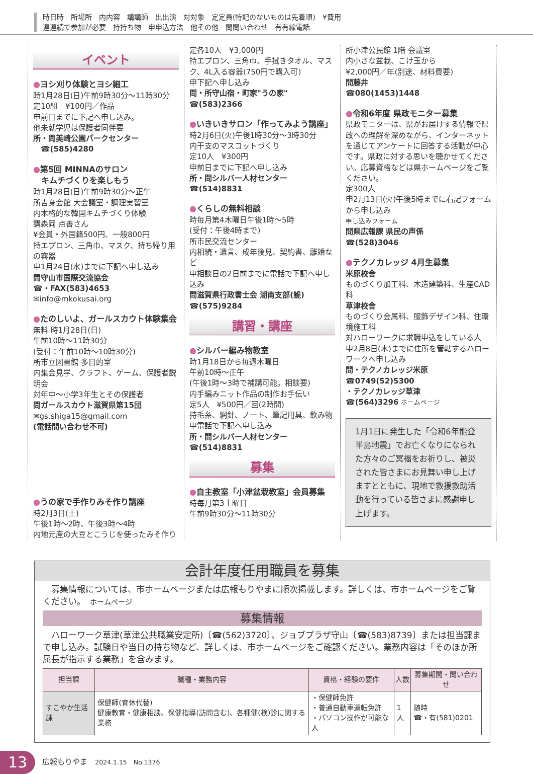時日時　所場所　内内容　講講師　出出演　対対象　定定員(特記のないものは先着順)　¥費用
連連続で参加が必要　持持ち物　申申込方法　他その他　問問い合わせ　有有線電話
イベント
●ヨシ刈り体験とヨシ細工
時1月28日(日)午前9時30分～11時30分
定10組　¥100円／作品
申前日までに下記へ申し込み。
他未就学児は保護者同伴要
所・問美崎公園パークセンター
　☎(585)4280
●第5回 MINNAのサロン
　キムチづくりを楽しもう
時1月28日(日)午前9時30分～正午
所吉身会館 大会議室・調理実習室
内本格的な韓国キムチづくり体験
講森岡 点善さん
¥会員・外国籍500円、一般800円
持エプロン、三角巾、マスク、持ち帰り用の容器
申1月24日(水)までに下記へ申し込み
問守山市国際交流協会
☎・FAX(583)4653
✉info@mkokusai.org
●たのしいよ、ガールスカウト体験集会
無料 時1月28日(日)
午前10時～11時30分
(受付：午前10時～10時30分)
所市立図書館 多目的室
内集会見学、クラフト、ゲーム、保護者説明会
対年中～小学3年生とその保護者
問ガールスカウト滋賀県第15団
✉gs.shiga15@gmail.com
(電話問い合わせ不可)
●うの家で手作りみそ作り講座
時2月3日(土)
午後1時～2時、午後3時～4時
内地元産の大豆とこうじを使ったみそ作り
定各10人　¥3,000円
持エプロン、三角巾、手拭きタオル、マスク、4L入る容器(750円で購入可)
申下記へ申し込み
問・所守山宿・町家"うの家"
☎(583)2366
●いきいきサロン「作ってみよう講座」
時2月6日(火)午後1時30分～3時30分
内干支のマスコットづくり
定10人　¥300円
申前日までに下記へ申し込み
所・問シルバー人材センター
☎(514)8831
●くらしの無料相談
時毎月第4木曜日午後1時～5時
(受付：午後4時まで)
所市民交流センター
内相続・遺言、成年後見、契約書、離婚など
申相談日の2日前までに電話で下記へ申し込み
問滋賀県行政書士会 湖南支部(鮠)
☎(575)9284
講習・講座
●シルバー編み物教室
時1月18日から毎週木曜日
午前10時～正午
(午後1時～3時で補講可能。相談要)
内手編みニット作品の制作お手伝い
定5人　¥500円／回(2時間)
持毛糸、網針、ノート、筆記用具、飲み物
申電話で下記へ申し込み
所・問シルバー人材センター
☎(514)8831
募集
●自主教室「小津盆栽教室」会員募集
時毎月第3土曜日
午前9時30分～11時30分
所小津公民館 1階 会議室
内小さな盆栽、こけ玉から
¥2,000円／年(別途、材料費要)
問藤井
☎080(1453)1448
●令和6年度 県政モニター募集
県政モニターは、県がお届けする情報で県政への理解を深めながら、インターネットを通じてアンケートに回答する活動が中心です。県政に対する思いを聴かせてください。応募資格などは県ホームページをご覧ください。
定300人
申2月13日(火)午後5時までに右記フォームから申し込み
申し込みフォーム
問県広報課 県民の声係
☎(528)3046
●テクノカレッジ 4月生募集
米原校舎
ものづくり加工科、木造建築科、生産CAD科
草津校舎
ものづくり金属科、服飾デザイン科、住環境施工科
対ハローワークに求職申込をしている人
申2月8日(木)までに住所を管轄するハローワークへ申し込み
問・テクノカレッジ米原
☎0749(52)5300
・テクノカレッジ草津
☎(564)3296 ホームページ
1月1日に発生した「令和6年能登半島地震」でお亡くなりになられた方々のご冥福をお祈りし、被災された皆さまにお見舞い申し上げますとともに、現地で救援救助活動を行っている皆さまに感謝申し上げます。
会計年度任用職員を募集
　募集情報については、市ホームページまたは広報もりやまに順次掲載します。詳しくは、市ホームページをご覧ください。　ホームページ
募集情報
　ハローワーク草津(草津公共職業安定所)〔☎(562)3720〕、ジョブプラザ守山〔☎(583)8739〕または担当課まで申し込み。試験日や当日の持ち物など、詳しくは、市ホームページをご確認ください。業務内容は「そのほか所属長が指示する業務」を含みます。
| 担当課 | 職種・業務内容 | 資格・経験の要件 | 人数 | 募集期間・問い合わせ |
| --- | --- | --- | --- | --- |
| すこやか生活課 | 保健師(育休代替) 健康教育・健康相談、保健指導(訪問含む)、各種健(検)診に関する業務 | ・保健師免許 ・普通自動車運転免許 ・パソコン操作が可能な人 | 1人 | 随時 ☎・有(581)0201 |
13 広報もりやま　2024.1.15　No.1376